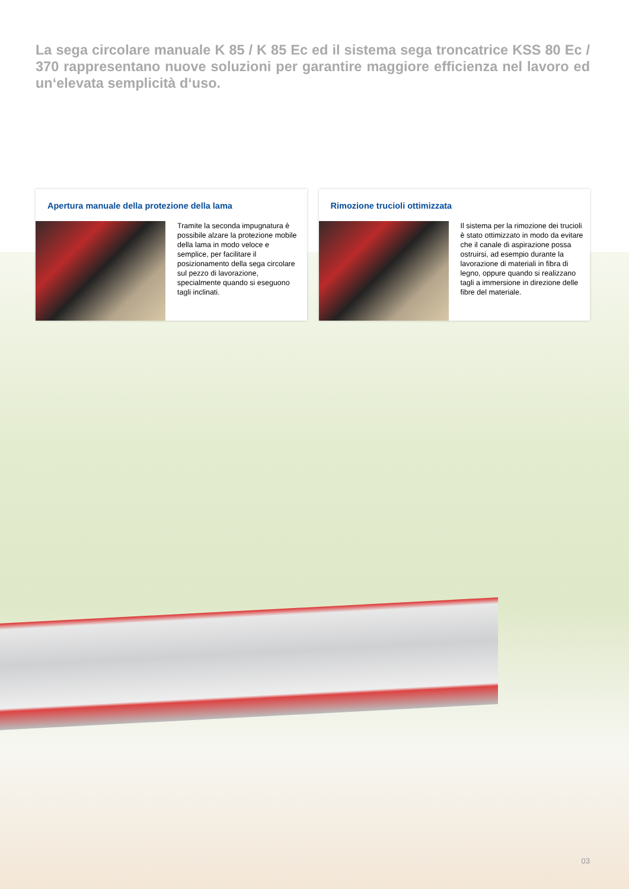La sega circolare manuale K 85 / K 85 Ec ed il sistema sega troncatrice KSS 80 Ec / 370 rappresentano nuove soluzioni per garantire maggiore efficienza nel lavoro ed un‘elevata semplicità d‘uso.
Apertura manuale della protezione della lama
Tramite la seconda impugnatura è possibile alzare la protezione mobile della lama in modo veloce e semplice, per facilitare il posizionamento della sega circolare sul pezzo di lavorazione, specialmente quando si eseguono tagli inclinati.
Rimozione trucioli ottimizzata
Il sistema per la rimozione dei trucioli è stato ottimizzato in modo da evitare che il canale di aspirazione possa ostruirsi, ad esempio durante la lavorazione di materiali in fibra di legno, oppure quando si realizzano tagli a immersione in direzione delle fibre del materiale.
03